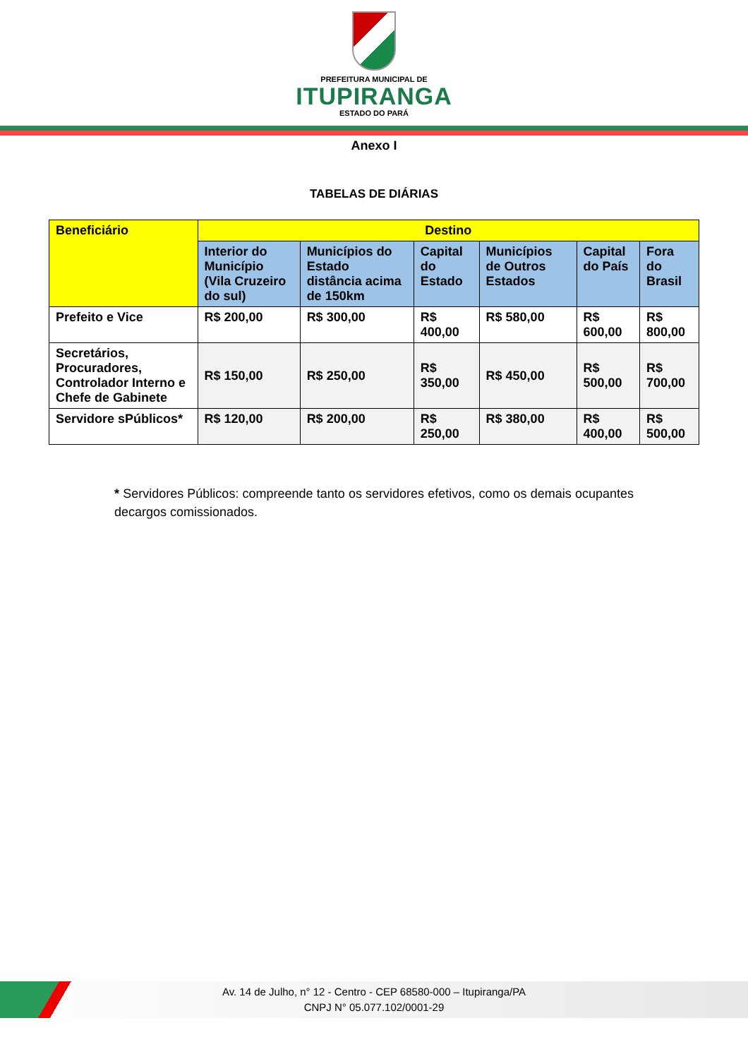PREFEITURA MUNICIPAL DE
ITUPIRANGA
ESTADO DO PARÁ
Anexo I
TABELAS DE DIÁRIAS
| Beneficiário | Destino | | | | | |
| --- | --- | --- | --- | --- | --- | --- |
| | Interior do Município (Vila Cruzeiro do sul) | Municípios do Estado distância acima de 150km | Capital do Estado | Municípios de Outros Estados | Capital do País | Fora do Brasil |
| Prefeito e Vice | R$ 200,00 | R$ 300,00 | R$ 400,00 | R$ 580,00 | R$ 600,00 | R$ 800,00 |
| Secretários, Procuradores, Controlador Interno e Chefe de Gabinete | R$ 150,00 | R$ 250,00 | R$ 350,00 | R$ 450,00 | R$ 500,00 | R$ 700,00 |
| Servidore sPúblicos* | R$ 120,00 | R$ 200,00 | R$ 250,00 | R$ 380,00 | R$ 400,00 | R$ 500,00 |
* Servidores Públicos: compreende tanto os servidores efetivos, como os demais ocupantes decargos comissionados.
Av. 14 de Julho, n° 12 - Centro - CEP 68580-000 – Itupiranga/PA
CNPJ N° 05.077.102/0001-29